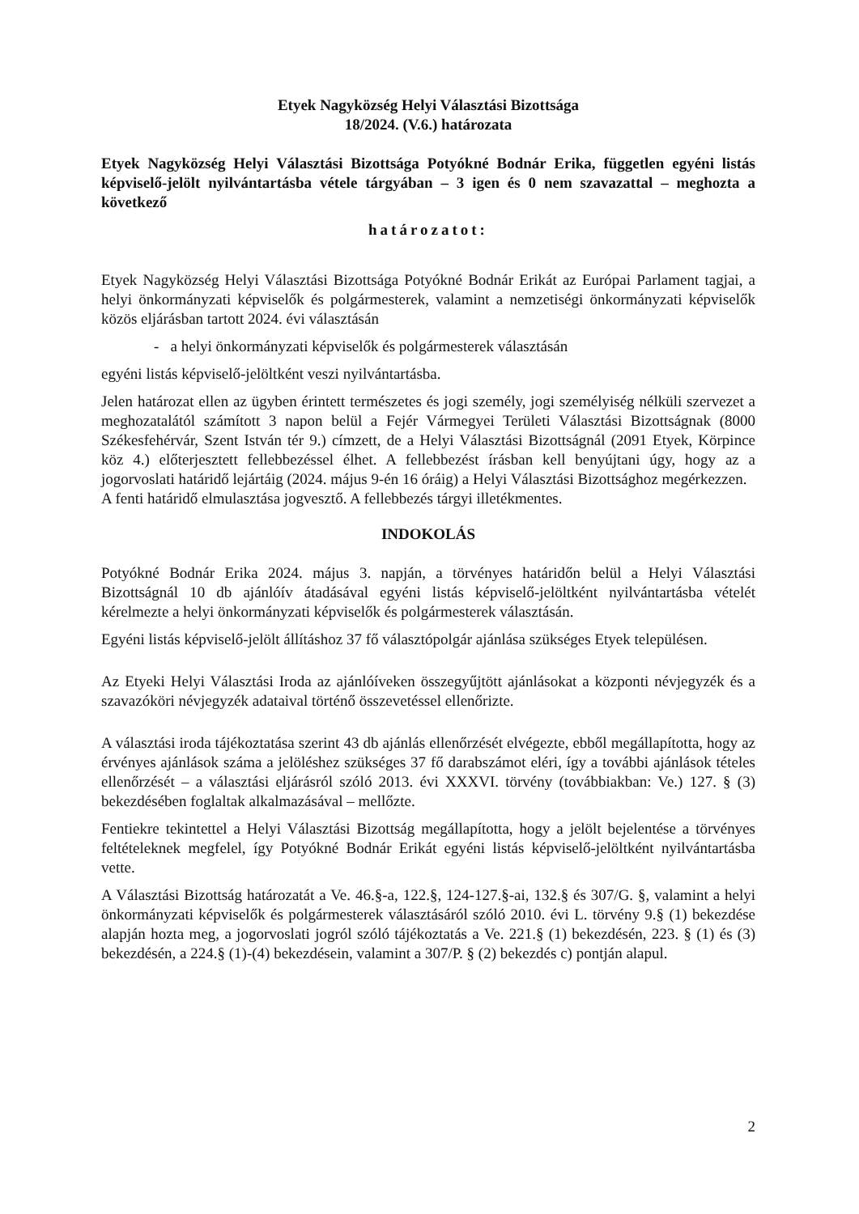Etyek Nagyközség Helyi Választási Bizottsága
18/2024. (V.6.) határozata
Etyek Nagyközség Helyi Választási Bizottsága Potyókné Bodnár Erika, független egyéni listás képviselő-jelölt nyilvántartásba vétele tárgyában – 3 igen és 0 nem szavazattal – meghozta a következő
határozatot:
Etyek Nagyközség Helyi Választási Bizottsága Potyókné Bodnár Erikát az Európai Parlament tagjai, a helyi önkormányzati képviselők és polgármesterek, valamint a nemzetiségi önkormányzati képviselők közös eljárásban tartott 2024. évi választásán
- a helyi önkormányzati képviselők és polgármesterek választásán
egyéni listás képviselő-jelöltként veszi nyilvántartásba.
Jelen határozat ellen az ügyben érintett természetes és jogi személy, jogi személyiség nélküli szervezet a meghozatalától számított 3 napon belül a Fejér Vármegyei Területi Választási Bizottságnak (8000 Székesfehérvár, Szent István tér 9.) címzett, de a Helyi Választási Bizottságnál (2091 Etyek, Körpince köz 4.) előterjesztett fellebbezéssel élhet. A fellebbezést írásban kell benyújtani úgy, hogy az a jogorvoslati határidő lejártáig (2024. május 9-én 16 óráig) a Helyi Választási Bizottsághoz megérkezzen.
A fenti határidő elmulasztása jogvesztő. A fellebbezés tárgyi illetékmentes.
INDOKOLÁS
Potyókné Bodnár Erika 2024. május 3. napján, a törvényes határidőn belül a Helyi Választási Bizottságnál 10 db ajánlóív átadásával egyéni listás képviselő-jelöltként nyilvántartásba vételét kérelmezte a helyi önkormányzati képviselők és polgármesterek választásán.
Egyéni listás képviselő-jelölt állításhoz 37 fő választópolgár ajánlása szükséges Etyek településen.
Az Etyeki Helyi Választási Iroda az ajánlóíveken összegyűjtött ajánlásokat a központi névjegyzék és a szavazóköri névjegyzék adataival történő összevetéssel ellenőrizte.
A választási iroda tájékoztatása szerint 43 db ajánlás ellenőrzését elvégezte, ebből megállapította, hogy az érvényes ajánlások száma a jelöléshez szükséges 37 fő darabszámot eléri, így a további ajánlások tételes ellenőrzését – a választási eljárásról szóló 2013. évi XXXVI. törvény (továbbiakban: Ve.) 127. § (3) bekezdésében foglaltak alkalmazásával – mellőzte.
Fentiekre tekintettel a Helyi Választási Bizottság megállapította, hogy a jelölt bejelentése a törvényes feltételeknek megfelel, így Potyókné Bodnár Erikát egyéni listás képviselő-jelöltként nyilvántartásba vette.
A Választási Bizottság határozatát a Ve. 46.§-a, 122.§, 124-127.§-ai, 132.§ és 307/G. §, valamint a helyi önkormányzati képviselők és polgármesterek választásáról szóló 2010. évi L. törvény 9.§ (1) bekezdése alapján hozta meg, a jogorvoslati jogról szóló tájékoztatás a Ve. 221.§ (1) bekezdésén, 223. § (1) és (3) bekezdésén, a 224.§ (1)-(4) bekezdésein, valamint a 307/P. § (2) bekezdés c) pontján alapul.
2